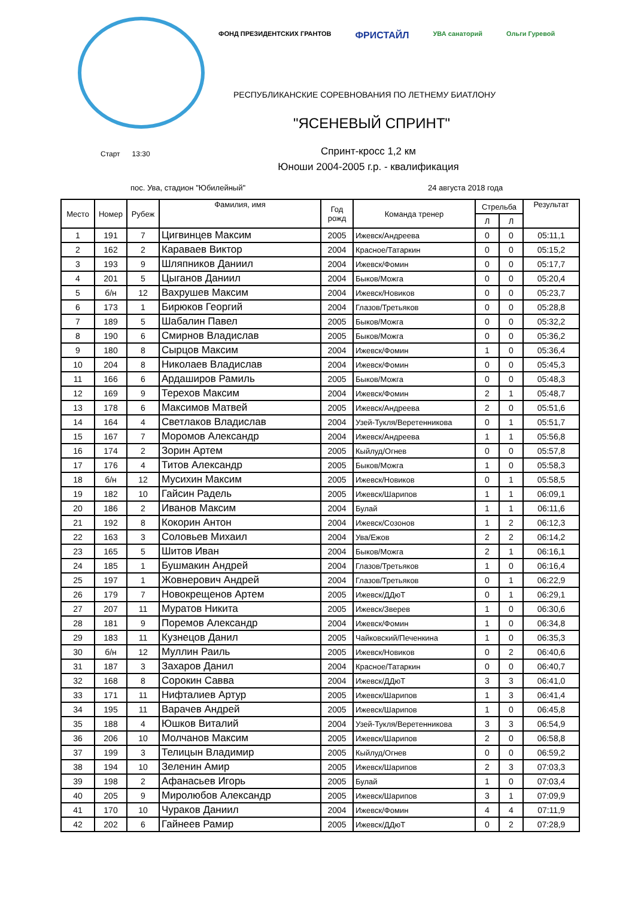ФОНД ПРЕЗИДЕНТСКИХ ГРАНТОВ ФРИСТАЙЛ УВА санаторий Ольги Гуревой
РЕСПУБЛИКАНСКИЕ СОРЕВНОВАНИЯ ПО ЛЕТНЕМУ БИАТЛОНУ
"ЯСЕНЕВЫЙ СПРИНТ"
Спринт-кросс 1,2 км
Юноши 2004-2005 г.р. - квалификация
Старт 13:30
пос. Ува, стадион "Юбилейный" 24 августа 2018 года
| Место | Номер | Рубеж | Фамилия, имя | Год рожд | Команда тренер | Стрельба | | Результат |
| --- | --- | --- | --- | --- | --- | --- | --- | --- |
| | | | | | | Л | Л | |
| 1 | 191 | 7 | Цигвинцев Максим | 2005 | Ижевск/Андреева | 0 | 0 | 05:11,1 |
| 2 | 162 | 2 | Караваев Виктор | 2004 | Красное/Татаркин | 0 | 0 | 05:15,2 |
| 3 | 193 | 9 | Шляпников Даниил | 2004 | Ижевск/Фомин | 0 | 0 | 05:17,7 |
| 4 | 201 | 5 | Цыганов Даниил | 2004 | Быков/Можга | 0 | 0 | 05:20,4 |
| 5 | б/н | 12 | Вахрушев Максим | 2004 | Ижевск/Новиков | 0 | 0 | 05:23,7 |
| 6 | 173 | 1 | Бирюков Георгий | 2004 | Глазов/Третьяков | 0 | 0 | 05:28,8 |
| 7 | 189 | 5 | Шабалин Павел | 2005 | Быков/Можга | 0 | 0 | 05:32,2 |
| 8 | 190 | 6 | Смирнов Владислав | 2005 | Быков/Можга | 0 | 0 | 05:36,2 |
| 9 | 180 | 8 | Сырцов Максим | 2004 | Ижевск/Фомин | 1 | 0 | 05:36,4 |
| 10 | 204 | 8 | Николаев Владислав | 2004 | Ижевск/Фомин | 0 | 0 | 05:45,3 |
| 11 | 166 | 6 | Ардаширов Рамиль | 2005 | Быков/Можга | 0 | 0 | 05:48,3 |
| 12 | 169 | 9 | Терехов Максим | 2004 | Ижевск/Фомин | 2 | 1 | 05:48,7 |
| 13 | 178 | 6 | Максимов Матвей | 2005 | Ижевск/Андреева | 2 | 0 | 05:51,6 |
| 14 | 164 | 4 | Светлаков Владислав | 2004 | Узей-Тукля/Веретенникова | 0 | 1 | 05:51,7 |
| 15 | 167 | 7 | Моромов Александр | 2004 | Ижевск/Андреева | 1 | 1 | 05:56,8 |
| 16 | 174 | 2 | Зорин Артем | 2005 | Кыйлуд/Огнев | 0 | 0 | 05:57,8 |
| 17 | 176 | 4 | Титов Александр | 2005 | Быков/Можга | 1 | 0 | 05:58,3 |
| 18 | б/н | 12 | Мусихин Максим | 2005 | Ижевск/Новиков | 0 | 1 | 05:58,5 |
| 19 | 182 | 10 | Гайсин Радель | 2005 | Ижевск/Шарипов | 1 | 1 | 06:09,1 |
| 20 | 186 | 2 | Иванов Максим | 2004 | Булай | 1 | 1 | 06:11,6 |
| 21 | 192 | 8 | Кокорин Антон | 2004 | Ижевск/Созонов | 1 | 2 | 06:12,3 |
| 22 | 163 | 3 | Соловьев Михаил | 2004 | Ува/Ежов | 2 | 2 | 06:14,2 |
| 23 | 165 | 5 | Шитов Иван | 2004 | Быков/Можга | 2 | 1 | 06:16,1 |
| 24 | 185 | 1 | Бушмакин Андрей | 2004 | Глазов/Третьяков | 1 | 0 | 06:16,4 |
| 25 | 197 | 1 | Жовнерович Андрей | 2004 | Глазов/Третьяков | 0 | 1 | 06:22,9 |
| 26 | 179 | 7 | Новокрещенов Артем | 2005 | Ижевск/ДДюТ | 0 | 1 | 06:29,1 |
| 27 | 207 | 11 | Муратов Никита | 2005 | Ижевск/Зверев | 1 | 0 | 06:30,6 |
| 28 | 181 | 9 | Поремов Александр | 2004 | Ижевск/Фомин | 1 | 0 | 06:34,8 |
| 29 | 183 | 11 | Кузнецов Данил | 2005 | Чайковский/Печенкина | 1 | 0 | 06:35,3 |
| 30 | б/н | 12 | Муллин Раиль | 2005 | Ижевск/Новиков | 0 | 2 | 06:40,6 |
| 31 | 187 | 3 | Захаров Данил | 2004 | Красное/Татаркин | 0 | 0 | 06:40,7 |
| 32 | 168 | 8 | Сорокин Савва | 2004 | Ижевск/ДДюТ | 3 | 3 | 06:41,0 |
| 33 | 171 | 11 | Нифталиев Артур | 2005 | Ижевск/Шарипов | 1 | 3 | 06:41,4 |
| 34 | 195 | 11 | Варачев Андрей | 2005 | Ижевск/Шарипов | 1 | 0 | 06:45,8 |
| 35 | 188 | 4 | Юшков Виталий | 2004 | Узей-Тукля/Веретенникова | 3 | 3 | 06:54,9 |
| 36 | 206 | 10 | Молчанов Максим | 2005 | Ижевск/Шарипов | 2 | 0 | 06:58,8 |
| 37 | 199 | 3 | Телицын Владимир | 2005 | Кыйлуд/Огнев | 0 | 0 | 06:59,2 |
| 38 | 194 | 10 | Зеленин Амир | 2005 | Ижевск/Шарипов | 2 | 3 | 07:03,3 |
| 39 | 198 | 2 | Афанасьев Игорь | 2005 | Булай | 1 | 0 | 07:03,4 |
| 40 | 205 | 9 | Миролюбов Александр | 2005 | Ижевск/Шарипов | 3 | 1 | 07:09,9 |
| 41 | 170 | 10 | Чураков Даниил | 2004 | Ижевск/Фомин | 4 | 4 | 07:11,9 |
| 42 | 202 | 6 | Гайнеев Рамир | 2005 | Ижевск/ДДюТ | 0 | 2 | 07:28,9 |